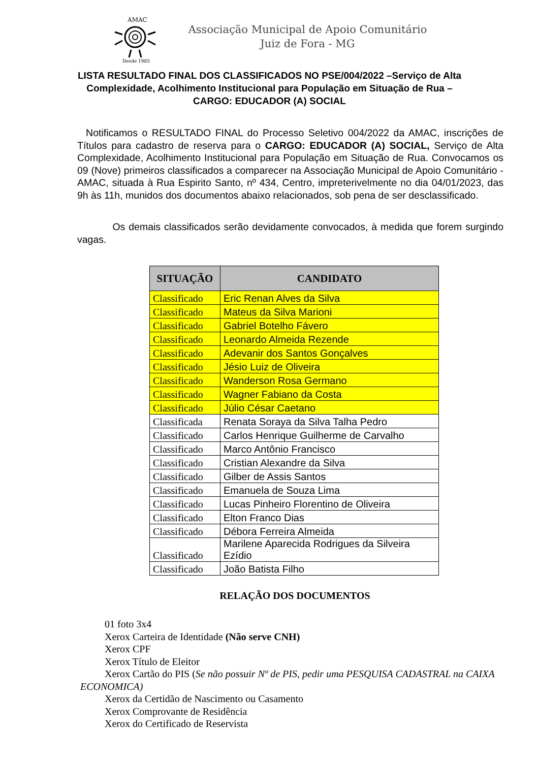Desde 1985
AMAC
Associação Municipal de Apoio Comunitário
Juiz de Fora - MG
LISTA RESULTADO FINAL DOS CLASSIFICADOS NO PSE/004/2022 –Serviço de Alta Complexidade, Acolhimento Institucional para População em Situação de Rua – CARGO: EDUCADOR (A) SOCIAL
Notificamos o RESULTADO FINAL do Processo Seletivo 004/2022 da AMAC, inscrições de Títulos para cadastro de reserva para o CARGO: EDUCADOR (A) SOCIAL, Serviço de Alta Complexidade, Acolhimento Institucional para População em Situação de Rua. Convocamos os 09 (Nove) primeiros classificados a comparecer na Associação Municipal de Apoio Comunitário - AMAC, situada à Rua Espirito Santo, nº 434, Centro, impreterivelmente no dia 04/01/2023, das 9h às 11h, munidos dos documentos abaixo relacionados, sob pena de ser desclassificado.
Os demais classificados serão devidamente convocados, à medida que forem surgindo vagas.
| SITUAÇÃO | CANDIDATO |
| --- | --- |
| Classificado | Eric Renan Alves da Silva |
| Classificado | Mateus da Silva Marioni |
| Classificado | Gabriel Botelho Fávero |
| Classificado | Leonardo Almeida Rezende |
| Classificado | Adevanir dos Santos Gonçalves |
| Classificado | Jésio Luiz de Oliveira |
| Classificado | Wanderson Rosa Germano |
| Classificado | Wagner Fabiano da Costa |
| Classificado | Júlio César Caetano |
| Classificada | Renata Soraya da Silva Talha Pedro |
| Classificado | Carlos Henrique Guilherme de Carvalho |
| Classificado | Marco Antônio Francisco |
| Classificado | Cristian Alexandre da Silva |
| Classificado | Gilber de Assis Santos |
| Classificado | Emanuela de Souza Lima |
| Classificado | Lucas Pinheiro Florentino de Oliveira |
| Classificado | Elton Franco Dias |
| Classificado | Débora Ferreira Almeida |
| Classificado | Marilene Aparecida Rodrigues da Silveira Ezídio |
| Classificado | João Batista Filho |
RELAÇÃO DOS DOCUMENTOS
01 foto 3x4
Xerox Carteira de Identidade (Não serve CNH)
Xerox CPF
Xerox Título de Eleitor
Xerox Cartão do PIS (Se não possuir Nº de PIS, pedir uma PESQUISA CADASTRAL na CAIXA
ECONOMICA)
Xerox da Certidão de Nascimento ou Casamento
Xerox Comprovante de Residência
Xerox do Certificado de Reservista